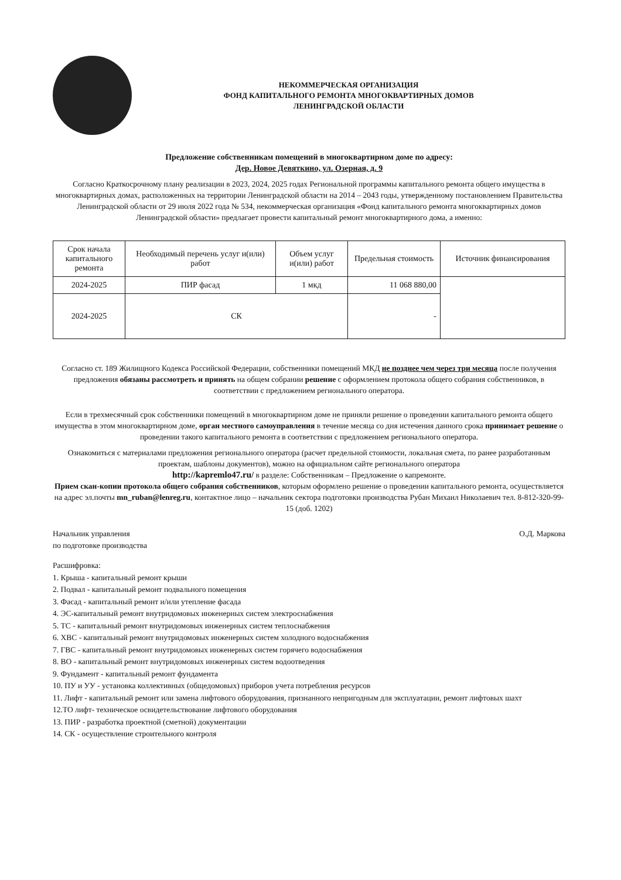НЕКОММЕРЧЕСКАЯ ОРГАНИЗАЦИЯ
ФОНД КАПИТАЛЬНОГО РЕМОНТА МНОГОКВАРТИРНЫХ ДОМОВ
ЛЕНИНГРАДСКОЙ ОБЛАСТИ
Предложение собственникам помещений в многоквартирном доме по адресу:
Дер. Новое Девяткино, ул. Озерная, д. 9
Согласно Краткосрочному плану реализации в 2023, 2024, 2025 годах Региональной программы капитального ремонта общего имущества в многоквартирных домах, расположенных на территории Ленинградской области на 2014 – 2043 годы, утвержденному постановлением Правительства Ленинградской области от 29 июля 2022 года № 534, некоммерческая организация «Фонд капитального ремонта многоквартирных домов Ленинградской области» предлагает провести капитальный ремонт многоквартирного дома, а именно:
| Срок начала капитального ремонта | Необходимый перечень услуг и(или) работ | Объем услуг и(или) работ | Предельная стоимость | Источник финансирования |
| --- | --- | --- | --- | --- |
| 2024-2025 | ПИР фасад | 1 мкд | 11 068 880,00 | |
| 2024-2025 | СК | | - | |
Согласно ст. 189 Жилищного Кодекса Российской Федерации, собственники помещений МКД не позднее чем через три месяца после получения предложения обязаны рассмотреть и принять на общем собрании решение с оформлением протокола общего собрания собственников, в соответствии с предложением регионального оператора.
Если в трехмесячный срок собственники помещений в многоквартирном доме не приняли решение о проведении капитального ремонта общего имущества в этом многоквартирном доме, орган местного самоуправления в течение месяца со дня истечения данного срока принимает решение о проведении такого капитального ремонта в соответствии с предложением регионального оператора.
Ознакомиться с материалами предложения регионального оператора (расчет предельной стоимости, локальная смета, по ранее разработанным проектам, шаблоны документов), можно на официальном сайте регионального оператора
http://kapremlo47.ru/ в разделе: Собственникам – Предложение о капремонте.
Прием скан-копии протокола общего собрания собственников, которым оформлено решение о проведении капитального ремонта, осуществляется на адрес эл.почты mn_ruban@lenreg.ru, контактное лицо – начальник сектора подготовки производства Рубан Михаил Николаевич тел. 8-812-320-99-15 (доб. 1202)
Начальник управления
по подготовке производства
О.Д. Маркова
Расшифровка:
1. Крыша - капитальный ремонт крыши
2. Подвал - капитальный ремонт подвального помещения
3. Фасад - капитальный ремонт и/или утепление фасада
4. ЭС-капитальный ремонт внутридомовых инженерных систем электроснабжения
5. ТС - капитальный ремонт внутридомовых инженерных систем теплоснабжения
6. ХВС - капитальный ремонт внутридомовых инженерных систем холодного водоснабжения
7. ГВС - капитальный ремонт внутридомовых инженерных систем горячего водоснабжения
8. ВО - капитальный ремонт внутридомовых инженерных систем водоотведения
9. Фундамент - капитальный ремонт фундамента
10. ПУ и УУ - установка коллективных (общедомовых) приборов учета потребления ресурсов
11. Лифт - капитальный ремонт или замена лифтового оборудования, признанного непригодным для эксплуатации, ремонт лифтовых шахт
12.ТО лифт- техническое освидетельствование лифтового оборудования
13. ПИР - разработка проектной (сметной) документации
14. СК - осуществление строительного контроля